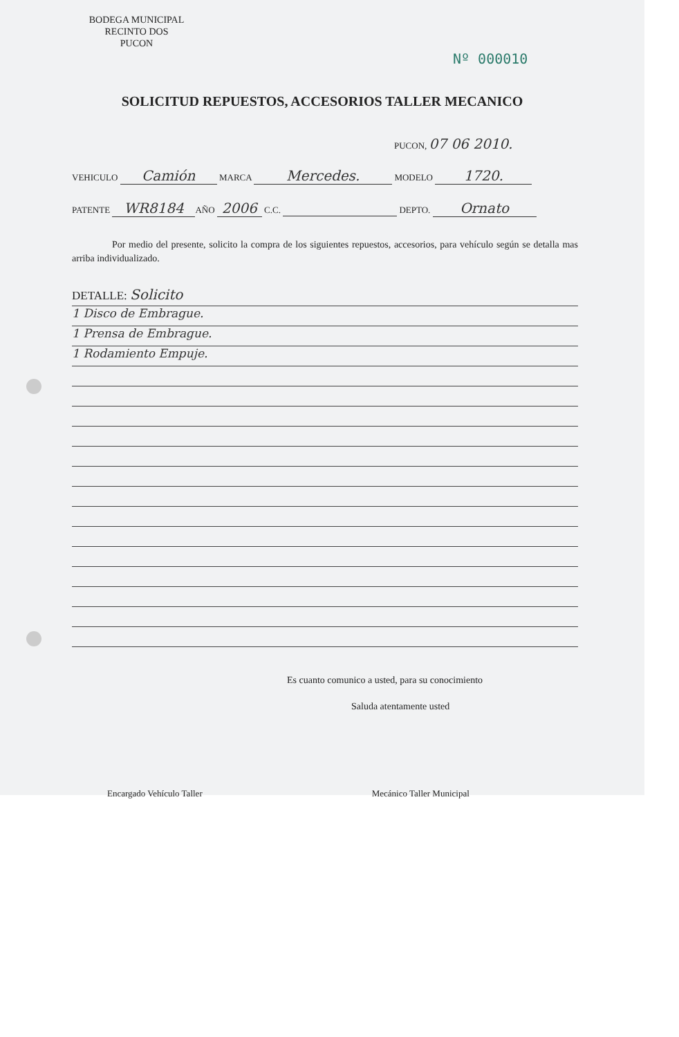BODEGA MUNICIPAL
RECINTO DOS
PUCON
Nº 000010
SOLICITUD REPUESTOS, ACCESORIOS TALLER MECANICO
PUCON, 07 06 2010.
VEHICULO Camión MARCA Mercedes. MODELO 1720.
PATENTE WR8184 AÑO 2006 C.C. DEPTO. Ornato
Por medio del presente, solicito la compra de los siguientes repuestos, accesorios, para vehículo según se detalla mas arriba individualizado.
DETALLE: Solicito
1 Disco de Embrague.
1 Prensa de Embrague.
1 Rodamiento Empuje.
Es cuanto comunico a usted, para su conocimiento
Saluda atentamente usted
Encargado Vehículo Taller Mecánico Taller Municipal